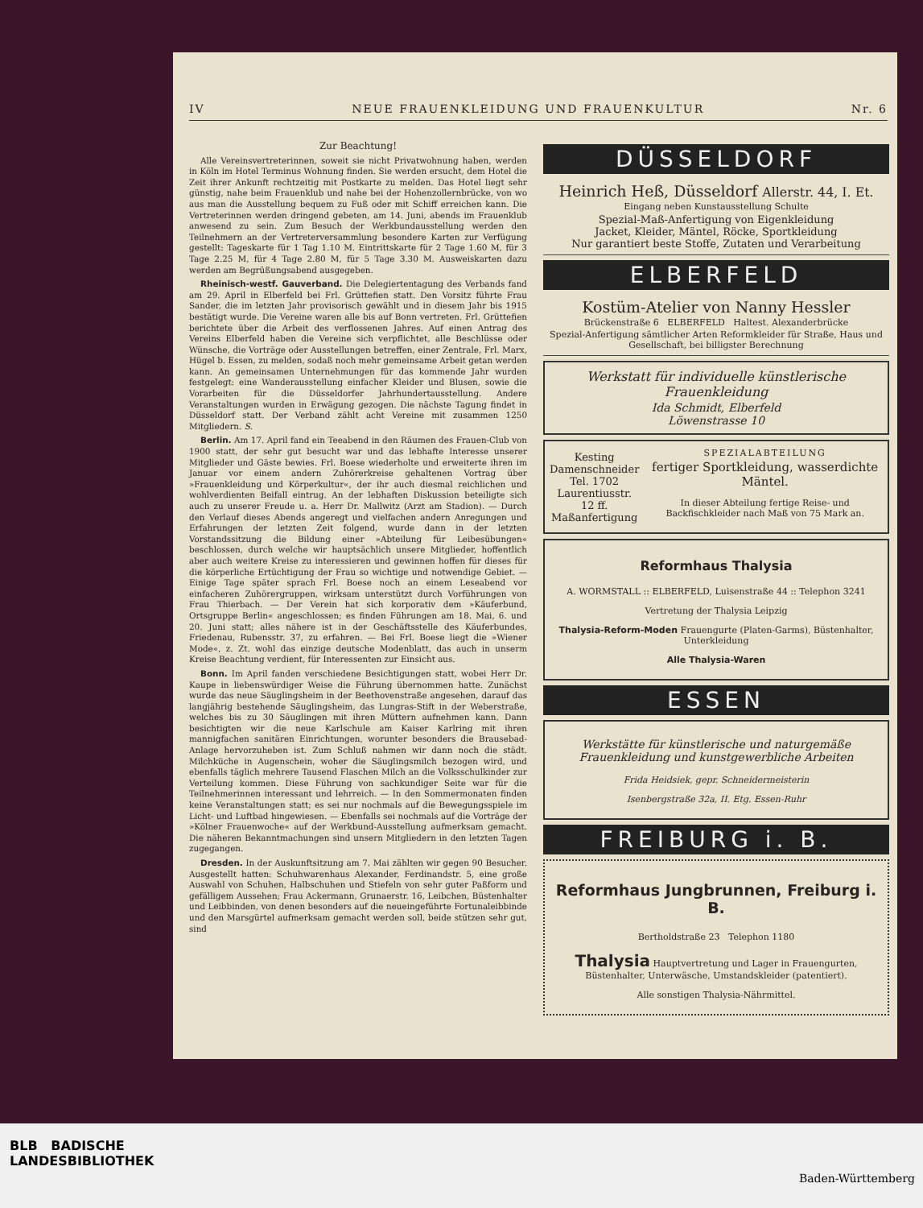IV NEUE FRAUENKLEIDUNG UND FRAUENKULTUR Nr. 6
Zur Beachtung!
Alle Vereinsvertreterinnen, soweit sie nicht Privatwohnung haben, werden in Köln im Hotel Terminus Wohnung finden. Sie werden ersucht, dem Hotel die Zeit ihrer Ankunft rechtzeitig mit Postkarte zu melden. Das Hotel liegt sehr günstig, nahe beim Frauenklub und nahe bei der Hohenzollernbrücke, von wo aus man die Ausstellung bequem zu Fuß oder mit Schiff erreichen kann. Die Vertreterinnen werden dringend gebeten, am 14. Juni, abends im Frauenklub anwesend zu sein. Zum Besuch der Werkbundausstellung werden den Teilnehmern an der Vertreterversammlung besondere Karten zur Verfügung gestellt: Tageskarte für 1 Tag 1.10 M. Eintrittskarte für 2 Tage 1.60 M, für 3 Tage 2.25 M, für 4 Tage 2.80 M, für 5 Tage 3.30 M. Ausweiskarten dazu werden am Begrüßungsabend ausgegeben.
Rheinisch-westf. Gauverband. Die Delegiertentagung des Verbands fand am 29. April in Elberfeld bei Frl. Grüttefien statt. Den Vorsitz führte Frau Sander, die im letzten Jahr provisorisch gewählt und in diesem Jahr bis 1915 bestätigt wurde. Die Vereine waren alle bis auf Bonn vertreten. Frl. Grüttefien berichtete über die Arbeit des verflossenen Jahres. Auf einen Antrag des Vereins Elberfeld haben die Vereine sich verpflichtet, alle Beschlüsse oder Wünsche, die Vorträge oder Ausstellungen betreffen, einer Zentrale, Frl. Marx, Hügel b. Essen, zu melden, sodaß noch mehr gemeinsame Arbeit getan werden kann. An gemeinsamen Unternehmungen für das kommende Jahr wurden festgelegt: eine Wanderausstellung einfacher Kleider und Blusen, sowie die Vorarbeiten für die Düsseldorfer Jahrhundertausstellung. Andere Veranstaltungen wurden in Erwägung gezogen. Die nächste Tagung findet in Düsseldorf statt. Der Verband zählt acht Vereine mit zusammen 1250 Mitgliedern. S.
Berlin. Am 17. April fand ein Teeabend in den Räumen des Frauen-Club von 1900 statt, der sehr gut besucht war und das lebhafte Interesse unserer Mitglieder und Gäste bewies. Frl. Boese wiederholte und erweiterte ihren im Januar vor einem andern Zuhörerkreise gehaltenen Vortrag über »Frauenkleidung und Körperkultur«, der ihr auch diesmal reichlichen und wohlverdienten Beifall eintrug. An der lebhaften Diskussion beteiligte sich auch zu unserer Freude u. a. Herr Dr. Mallwitz (Arzt am Stadion). — Durch den Verlauf dieses Abends angeregt und vielfachen andern Anregungen und Erfahrungen der letzten Zeit folgend, wurde dann in der letzten Vorstandssitzung die Bildung einer »Abteilung für Leibesübungen« beschlossen, durch welche wir hauptsächlich unsere Mitglieder, hoffentlich aber auch weitere Kreise zu interessieren und gewinnen hoffen für dieses für die körperliche Ertüchtigung der Frau so wichtige und notwendige Gebiet. — Einige Tage später sprach Frl. Boese noch an einem Leseabend vor einfacheren Zuhörergruppen, wirksam unterstützt durch Vorführungen von Frau Thierbach. — Der Verein hat sich korporativ dem »Käuferbund, Ortsgruppe Berlin« angeschlossen; es finden Führungen am 18. Mai, 6. und 20. Juni statt; alles nähere ist in der Geschäftsstelle des Käuferbundes, Friedenau, Rubensstr. 37, zu erfahren. — Bei Frl. Boese liegt die »Wiener Mode«, z. Zt. wohl das einzige deutsche Modenblatt, das auch in unserm Kreise Beachtung verdient, für Interessenten zur Einsicht aus.
Bonn. Im April fanden verschiedene Besichtigungen statt, wobei Herr Dr. Kaupe in liebenswürdiger Weise die Führung übernommen hatte. Zunächst wurde das neue Säuglingsheim in der Beethovenstraße angesehen, darauf das langjährig bestehende Säuglingsheim, das Lungras-Stift in der Weberstraße, welches bis zu 30 Säuglingen mit ihren Müttern aufnehmen kann. Dann besichtigten wir die neue Karlschule am Kaiser Karlring mit ihren mannigfachen sanitären Einrichtungen, worunter besonders die Brausebad-Anlage hervorzuheben ist. Zum Schluß nahmen wir dann noch die städt. Milchküche in Augenschein, woher die Säuglingsmilch bezogen wird, und ebenfalls täglich mehrere Tausend Flaschen Milch an die Volksschulkinder zur Verteilung kommen. Diese Führung von sachkundiger Seite war für die Teilnehmerinnen interessant und lehrreich. — In den Sommermonaten finden keine Veranstaltungen statt; es sei nur nochmals auf die Bewegungsspiele im Licht- und Luftbad hingewiesen. — Ebenfalls sei nochmals auf die Vorträge der »Kölner Frauenwoche« auf der Werkbund-Ausstellung aufmerksam gemacht. Die näheren Bekanntmachungen sind unsern Mitgliedern in den letzten Tagen zugegangen.
Dresden. In der Auskunftsitzung am 7. Mai zählten wir gegen 90 Besucher. Ausgestellt hatten: Schuhwarenhaus Alexander, Ferdinandstr. 5, eine große Auswahl von Schuhen, Halbschuhen und Stiefeln von sehr guter Paßform und gefälligem Aussehen; Frau Ackermann, Grunaerstr. 16, Leibchen, Büstenhalter und Leibbinden, von denen besonders auf die neueingeführte Fortunaleibbinde und den Marsgürtel aufmerksam gemacht werden soll, beide stützen sehr gut, sind
DÜSSELDORF
Heinrich Heß, Düsseldorf Allerstr. 44, I. Et.
Eingang neben Kunstausstellung Schulte
Spezial-Maß-Anfertigung von Eigenkleidung
Jacket, Kleider, Mäntel, Röcke, Sportkleidung
Nur garantiert beste Stoffe, Zutaten und Verarbeitung
ELBERFELD
Kostüm-Atelier von Nanny Hessler
Brückenstraße 6 ELBERFELD Haltest. Alexanderbrücke
Spezial-Anfertigung sämtlicher Arten Reformkleider für Straße, Haus und Gesellschaft, bei billigster Berechnung
Werkstatt für individuelle künstlerische Frauenkleidung
Ida Schmidt, Elberfeld
Löwenstrasse 10
Kesting Damenschneider Tel. 1702 Laurentiusstr. 12 ff. Maßanfertigung
SPEZIALABTEILUNG
fertiger Sportkleidung, wasserdichte Mäntel.
In dieser Abteilung fertige Reise- und Backfischkleider nach Maß von 75 Mark an.
Reformhaus Thalysia
A. WORMSTALL :: ELBERFELD, Luisenstraße 44 :: Telephon 3241
Vertretung der Thalysia Leipzig
Thalysia-Reform-Moden Frauengurte (Platen-Garms), Büstenhalter, Unterkleidung
Alle Thalysia-Waren
ESSEN
Werkstätte für künstlerische und naturgemäße Frauenkleidung und kunstgewerbliche Arbeiten
Frida Heidsiek, gepr. Schneidermeisterin
Isenbergstraße 32a, II. Etg. Essen-Ruhr
FREIBURG i. B.
Reformhaus Jungbrunnen, Freiburg i. B.
Bertholdstraße 23 Telephon 1180
Thalysia Hauptvertretung und Lager in Frauengurten, Büstenhalter, Unterwäsche, Umstandskleider (patentiert).
Alle sonstigen Thalysia-Nährmittel.
BLB BADISCHE
LANDESBIBLIOTHEK
Baden-Württemberg